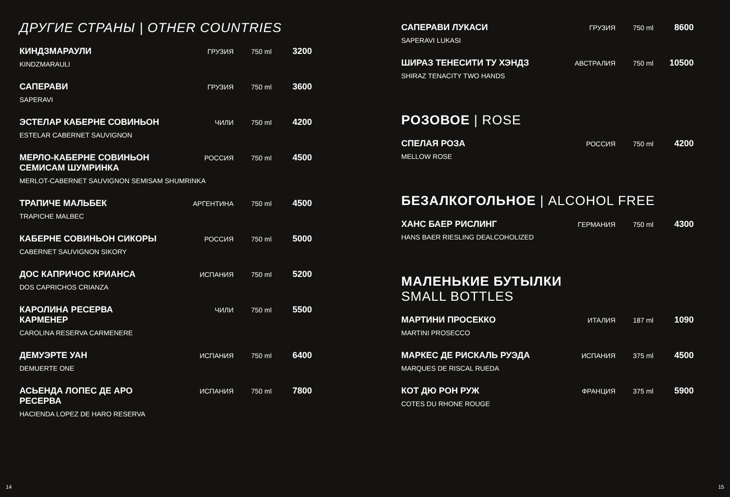ДРУГИЕ СТРАНЫ | OTHER COUNTRIES
| КИНДЗМАРАУЛИ | ГРУЗИЯ | 750 ml | 3200 |
| KINDZMARAULI | | | |
| САПЕРАВИ | ГРУЗИЯ | 750 ml | 3600 |
| SAPERAVI | | | |
| ЭСТЕЛАР КАБЕРНЕ СОВИНЬОН | ЧИЛИ | 750 ml | 4200 |
| ESTELAR CABERNET SAUVIGNON | | | |
| МЕРЛО-КАБЕРНЕ СОВИНЬОН СЕМИСАМ ШУМРИНКА | РОССИЯ | 750 ml | 4500 |
| MERLOT-CABERNET SAUVIGNON SEMISAM SHUMRINKA | | | |
| ТРАПИЧЕ МАЛЬБЕК | АРГЕНТИНА | 750 ml | 4500 |
| TRAPICHE MALBEC | | | |
| КАБЕРНЕ СОВИНЬОН СИКОРЫ | РОССИЯ | 750 ml | 5000 |
| CABERNET SAUVIGNON SIKORY | | | |
| ДОС КАПРИЧОС КРИАНСА | ИСПАНИЯ | 750 ml | 5200 |
| DOS CAPRICHOS CRIANZA | | | |
| КАРОЛИНА РЕСЕРВА КАРМЕНЕР | ЧИЛИ | 750 ml | 5500 |
| CAROLINA RESERVA CARMENERE | | | |
| ДЕМУЭРТЕ УАН | ИСПАНИЯ | 750 ml | 6400 |
| DEMUERTE ONE | | | |
| АСЬЕНДА ЛОПЕС ДЕ АРО РЕСЕРВА | ИСПАНИЯ | 750 ml | 7800 |
| HACIENDA LOPEZ DE HARO RESERVA | | | |
14
| САПЕРАВИ ЛУКАСИ | ГРУЗИЯ | 750 ml | 8600 |
| SAPERAVI LUKASI | | | |
| ШИРАЗ ТЕНЕСИТИ ТУ ХЭНДЗ | АВСТРАЛИЯ | 750 ml | 10500 |
| SHIRAZ TENACITY TWO HANDS | | | |
РОЗОВОЕ | ROSE
| СПЕЛАЯ РОЗА | РОССИЯ | 750 ml | 4200 |
| MELLOW ROSE | | | |
БЕЗАЛКОГОЛЬНОЕ | ALCOHOL FREE
| ХАНС БАЕР РИСЛИНГ | ГЕРМАНИЯ | 750 ml | 4300 |
| HANS BAER RIESLING DEALCOHOLIZED | | | |
МАЛЕНЬКИЕ БУТЫЛКИ
SMALL BOTTLES
| МАРТИНИ ПРОСЕККО | ИТАЛИЯ | 187 ml | 1090 |
| MARTINI PROSECCO | | | |
| МАРКЕС ДЕ РИСКАЛЬ РУЭДА | ИСПАНИЯ | 375 ml | 4500 |
| MARQUES DE RISCAL RUEDA | | | |
| КОТ ДЮ РОН РУЖ | ФРАНЦИЯ | 375 ml | 5900 |
| COTES DU RHONE ROUGE | | | |
15